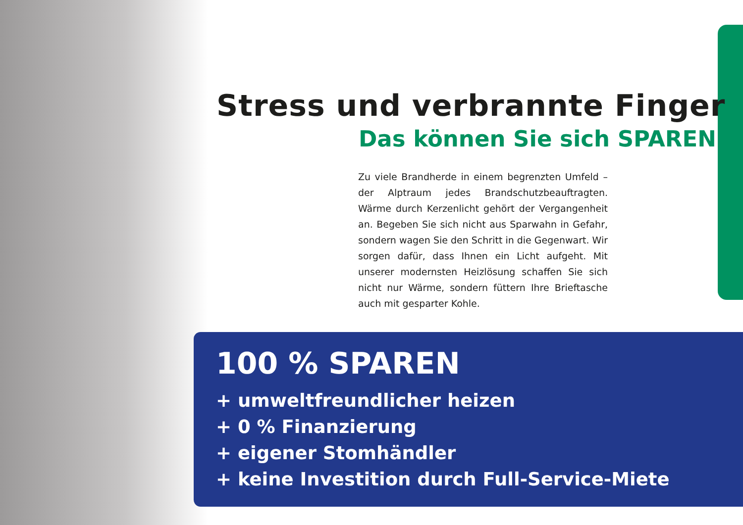Stress und verbrannte Finger
Das können Sie sich SPAREN!
Zu viele Brandherde in einem begrenzten Umfeld – der Alptraum jedes Brandschutzbeauftragten. Wärme durch Kerzenlicht gehört der Vergangenheit an. Begeben Sie sich nicht aus Sparwahn in Gefahr, sondern wagen Sie den Schritt in die Gegenwart. Wir sorgen dafür, dass Ihnen ein Licht aufgeht. Mit unserer modernsten Heizlösung schaffen Sie sich nicht nur Wärme, sondern füttern Ihre Brieftasche auch mit gesparter Kohle.
100 % SPAREN
+ umweltfreundlicher heizen
+ 0 % Finanzierung
+ eigener Stomhändler
+ keine Investition durch Full-Service-Miete